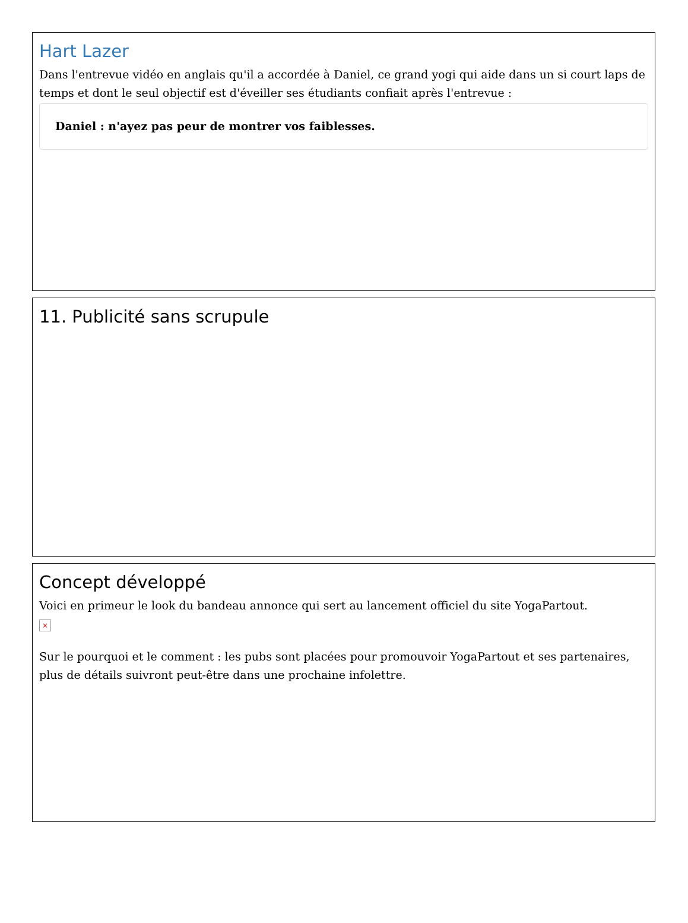Hart Lazer
Dans l'entrevue vidéo en anglais qu'il a accordée à Daniel, ce grand yogi qui aide dans un si court laps de temps et dont le seul objectif est d'éveiller ses étudiants confiait après l'entrevue :
Daniel : n'ayez pas peur de montrer vos faiblesses.
11. Publicité sans scrupule
Concept développé
Voici en primeur le look du bandeau annonce qui sert au lancement officiel du site YogaPartout.
×
Sur le pourquoi et le comment : les pubs sont placées pour promouvoir YogaPartout et ses partenaires, plus de détails suivront peut-être dans une prochaine infolettre.